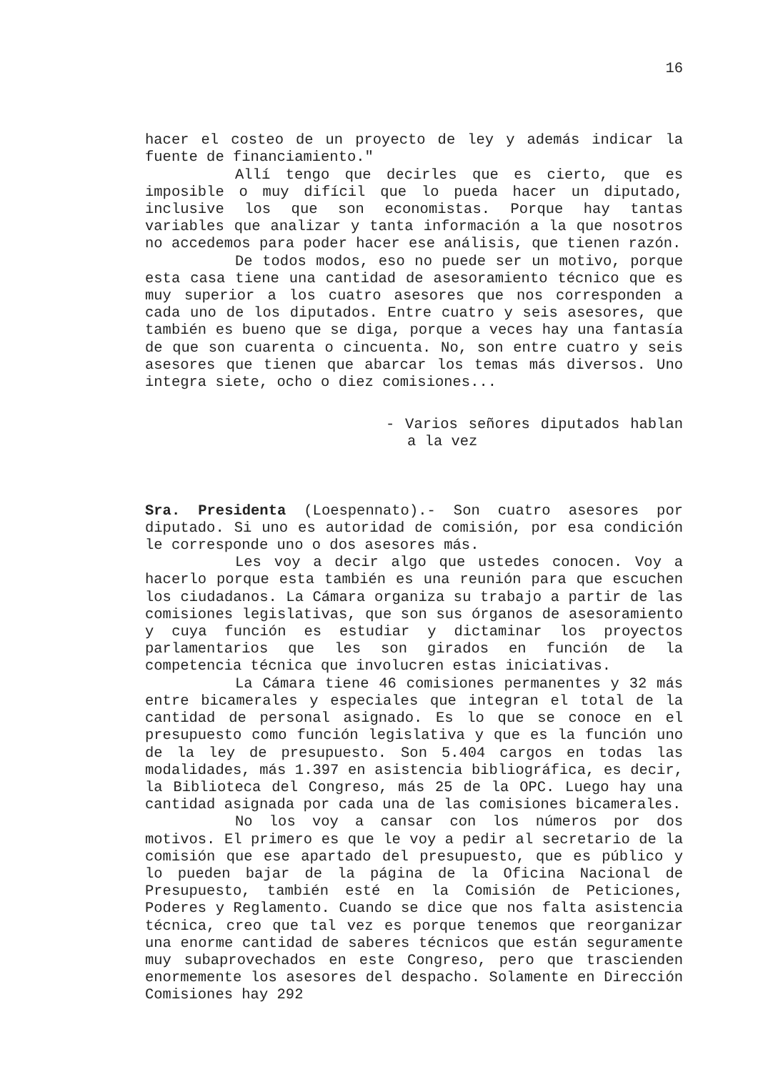16
hacer el costeo de un proyecto de ley y además indicar la fuente de financiamiento."
Allí tengo que decirles que es cierto, que es imposible o muy difícil que lo pueda hacer un diputado, inclusive los que son economistas. Porque hay tantas variables que analizar y tanta información a la que nosotros no accedemos para poder hacer ese análisis, que tienen razón.
De todos modos, eso no puede ser un motivo, porque esta casa tiene una cantidad de asesoramiento técnico que es muy superior a los cuatro asesores que nos corresponden a cada uno de los diputados. Entre cuatro y seis asesores, que también es bueno que se diga, porque a veces hay una fantasía de que son cuarenta o cincuenta. No, son entre cuatro y seis asesores que tienen que abarcar los temas más diversos. Uno integra siete, ocho o diez comisiones...
- Varios señores diputados hablan a la vez
Sra. Presidenta (Loespennato).- Son cuatro asesores por diputado. Si uno es autoridad de comisión, por esa condición le corresponde uno o dos asesores más.
Les voy a decir algo que ustedes conocen. Voy a hacerlo porque esta también es una reunión para que escuchen los ciudadanos. La Cámara organiza su trabajo a partir de las comisiones legislativas, que son sus órganos de asesoramiento y cuya función es estudiar y dictaminar los proyectos parlamentarios que les son girados en función de la competencia técnica que involucren estas iniciativas.
La Cámara tiene 46 comisiones permanentes y 32 más entre bicamerales y especiales que integran el total de la cantidad de personal asignado. Es lo que se conoce en el presupuesto como función legislativa y que es la función uno de la ley de presupuesto. Son 5.404 cargos en todas las modalidades, más 1.397 en asistencia bibliográfica, es decir, la Biblioteca del Congreso, más 25 de la OPC. Luego hay una cantidad asignada por cada una de las comisiones bicamerales.
No los voy a cansar con los números por dos motivos. El primero es que le voy a pedir al secretario de la comisión que ese apartado del presupuesto, que es público y lo pueden bajar de la página de la Oficina Nacional de Presupuesto, también esté en la Comisión de Peticiones, Poderes y Reglamento. Cuando se dice que nos falta asistencia técnica, creo que tal vez es porque tenemos que reorganizar una enorme cantidad de saberes técnicos que están seguramente muy subaprovechados en este Congreso, pero que trascienden enormemente los asesores del despacho. Solamente en Dirección Comisiones hay 292